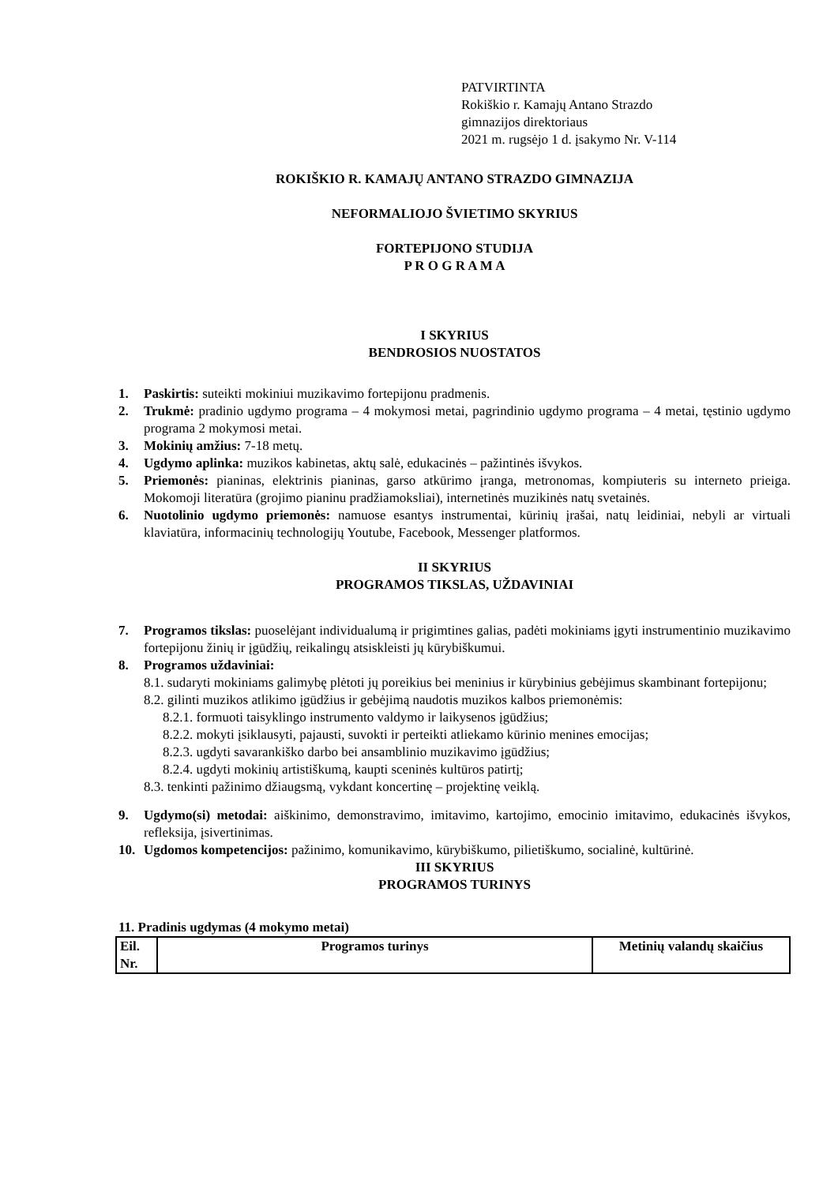PATVIRTINTA
Rokiškio r. Kamajų Antano Strazdo
gimnazijos direktoriaus
2021 m. rugsėjo 1 d. įsakymo Nr. V-114
ROKIŠKIO R. KAMAJŲ ANTANO STRAZDO GIMNAZIJA
NEFORMALIOJO ŠVIETIMO SKYRIUS
FORTEPIJONO STUDIJA
P R O G R A M A
I SKYRIUS
BENDROSIOS NUOSTATOS
1. Paskirtis: suteikti mokiniui muzikavimo fortepijonu pradmenis.
2. Trukmė: pradinio ugdymo programa – 4 mokymosi metai, pagrindinio ugdymo programa – 4 metai, tęstinio ugdymo programa 2 mokymosi metai.
3. Mokinių amžius: 7-18 metų.
4. Ugdymo aplinka: muzikos kabinetas, aktų salė, edukacinės – pažintinės išvykos.
5. Priemonės: pianinas, elektrinis pianinas, garso atkūrimo įranga, metronomas, kompiuteris su interneto prieiga. Mokomoji literatūra (grojimo pianinu pradžiamoksliai), internetinės muzikinės natų svetainės.
6. Nuotolinio ugdymo priemonės: namuose esantys instrumentai, kūrinių įrašai, natų leidiniai, nebyli ar virtuali klaviatūra, informacinių technologijų Youtube, Facebook, Messenger platformos.
II SKYRIUS
PROGRAMOS TIKSLAS, UŽDAVINIAI
7. Programos tikslas: puoselėjant individualumą ir prigimtines galias, padėti mokiniams įgyti instrumentinio muzikavimo fortepijonu žinių ir įgūdžių, reikalingų atsiskleisti jų kūrybiškumui.
8. Programos uždaviniai:
8.1. sudaryti mokiniams galimybę plėtoti jų poreikius bei meninius ir kūrybinius gebėjimus skambinant fortepijonu;
8.2. gilinti muzikos atlikimo įgūdžius ir gebėjimą naudotis muzikos kalbos priemonėmis:
8.2.1. formuoti taisyklingo instrumento valdymo ir laikysenos įgūdžius;
8.2.2. mokyti įsiklausyti, pajausti, suvokti ir perteikti atliekamo kūrinio menines emocijas;
8.2.3. ugdyti savarankiško darbo bei ansamblinio muzikavimo įgūdžius;
8.2.4. ugdyti mokinių artistiškumą, kaupti sceninės kultūros patirtį;
8.3. tenkinti pažinimo džiaugsmą, vykdant koncertinę – projektinę veiklą.
9. Ugdymo(si) metodai: aiškinimo, demonstravimo, imitavimo, kartojimo, emocinio imitavimo, edukacinės išvykos, refleksija, įsivertinimas.
10. Ugdomos kompetencijos: pažinimo, komunikavimo, kūrybiškumo, pilietiškumo, socialinė, kultūrinė.
III SKYRIUS
PROGRAMOS TURINYS
11. Pradinis ugdymas (4 mokymo metai)
| Eil. Nr. | Programos turinys | Metinių valandų skaičius |
| --- | --- | --- |